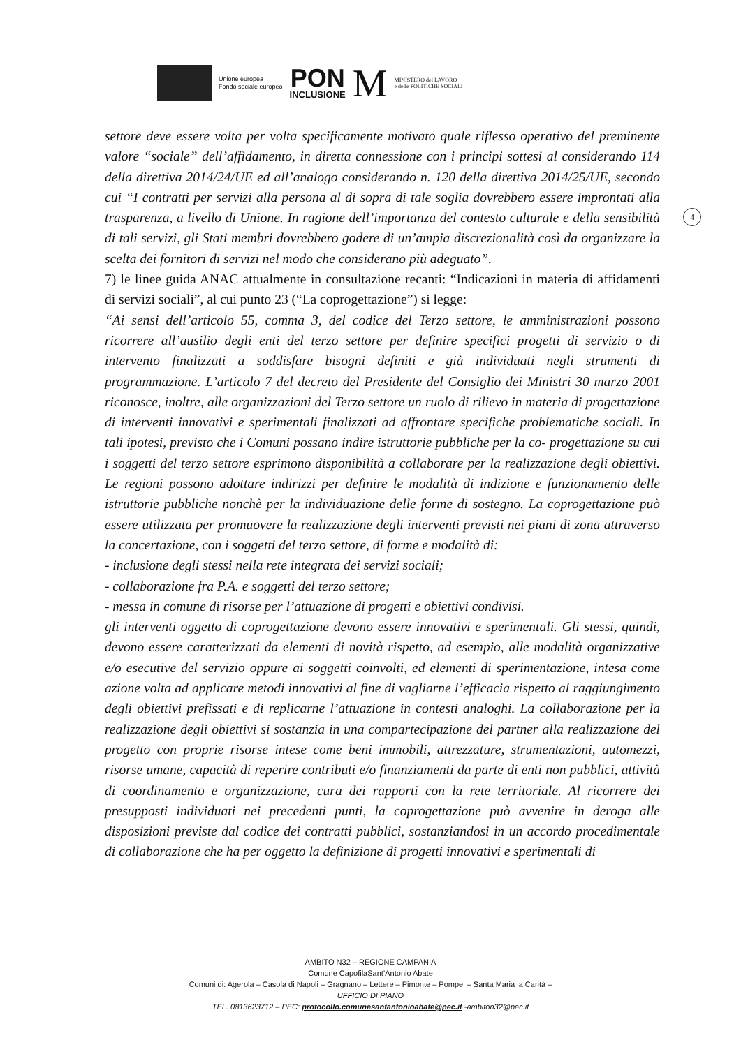Unione europea
Fondo sociale europeo
PON
INCLUSIONE
M
MINISTERO del LAVORO
e delle POLITICHE SOCIALI
4
settore deve essere volta per volta specificamente motivato quale riflesso operativo del preminente valore “sociale” dell’affidamento, in diretta connessione con i principi sottesi al considerando 114 della direttiva 2014/24/UE ed all’analogo considerando n. 120 della direttiva 2014/25/UE, secondo cui “I contratti per servizi alla persona al di sopra di tale soglia dovrebbero essere improntati alla trasparenza, a livello di Unione. In ragione dell’importanza del contesto culturale e della sensibilità di tali servizi, gli Stati membri dovrebbero godere di un’ampia discrezionalità così da organizzare la scelta dei fornitori di servizi nel modo che considerano più adeguato”.
7) le linee guida ANAC attualmente in consultazione recanti: “Indicazioni in materia di affidamenti di servizi sociali”, al cui punto 23 (“La coprogettazione”) si legge:
“Ai sensi dell’articolo 55, comma 3, del codice del Terzo settore, le amministrazioni possono ricorrere all’ausilio degli enti del terzo settore per definire specifici progetti di servizio o di intervento finalizzati a soddisfare bisogni definiti e già individuati negli strumenti di programmazione. L’articolo 7 del decreto del Presidente del Consiglio dei Ministri 30 marzo 2001 riconosce, inoltre, alle organizzazioni del Terzo settore un ruolo di rilievo in materia di progettazione di interventi innovativi e sperimentali finalizzati ad affrontare specifiche problematiche sociali. In tali ipotesi, previsto che i Comuni possano indire istruttorie pubbliche per la co- progettazione su cui i soggetti del terzo settore esprimono disponibilità a collaborare per la realizzazione degli obiettivi. Le regioni possono adottare indirizzi per definire le modalità di indizione e funzionamento delle istruttorie pubbliche nonchè per la individuazione delle forme di sostegno. La coprogettazione può essere utilizzata per promuovere la realizzazione degli interventi previsti nei piani di zona attraverso la concertazione, con i soggetti del terzo settore, di forme e modalità di:
- inclusione degli stessi nella rete integrata dei servizi sociali;
- collaborazione fra P.A. e soggetti del terzo settore;
- messa in comune di risorse per l’attuazione di progetti e obiettivi condivisi.
gli interventi oggetto di coprogettazione devono essere innovativi e sperimentali. Gli stessi, quindi, devono essere caratterizzati da elementi di novità rispetto, ad esempio, alle modalità organizzative e/o esecutive del servizio oppure ai soggetti coinvolti, ed elementi di sperimentazione, intesa come azione volta ad applicare metodi innovativi al fine di vagliarne l’efficacia rispetto al raggiungimento degli obiettivi prefissati e di replicarne l’attuazione in contesti analoghi. La collaborazione per la realizzazione degli obiettivi si sostanzia in una compartecipazione del partner alla realizzazione del progetto con proprie risorse intese come beni immobili, attrezzature, strumentazioni, automezzi, risorse umane, capacità di reperire contributi e/o finanziamenti da parte di enti non pubblici, attività di coordinamento e organizzazione, cura dei rapporti con la rete territoriale. Al ricorrere dei presupposti individuati nei precedenti punti, la coprogettazione può avvenire in deroga alle disposizioni previste dal codice dei contratti pubblici, sostanziandosi in un accordo procedimentale di collaborazione che ha per oggetto la definizione di progetti innovativi e sperimentali di
AMBITO N32 – REGIONE CAMPANIA
Comune CapofilaSant’Antonio Abate
Comuni di: Agerola – Casola di Napoli – Gragnano – Lettere – Pimonte – Pompei – Santa Maria la Carità –
UFFICIO DI PIANO
TEL. 0813623712 – PEC: protocollo.comunesantantonioabate@pec.it -ambiton32@pec.it